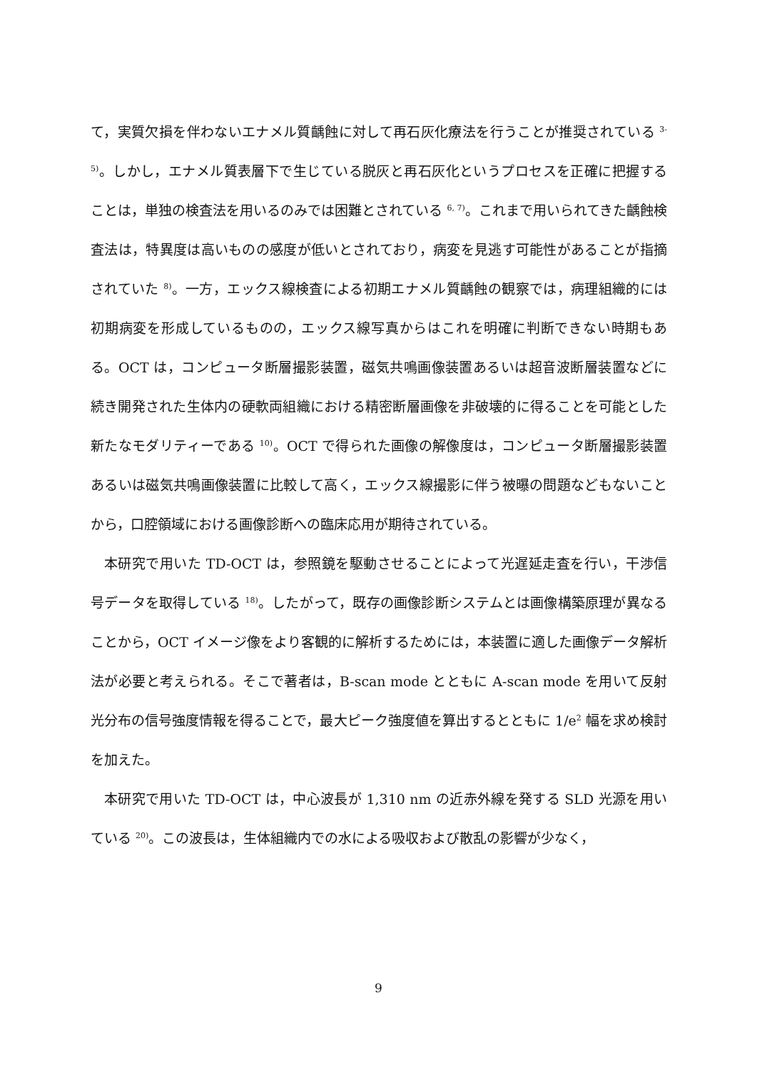て，実質欠損を伴わないエナメル質齲蝕に対して再石灰化療法を行うことが推奨されている <sup>3-5)</sup>。しかし，エナメル質表層下で生じている脱灰と再石灰化というプロセスを正確に把握することは，単独の検査法を用いるのみでは困難とされている <sup>6, 7)</sup>。これまで用いられてきた齲蝕検査法は，特異度は高いものの感度が低いとされており，病変を見逃す可能性があることが指摘されていた <sup>8)</sup>。一方，エックス線検査による初期エナメル質齲蝕の観察では，病理組織的には初期病変を形成しているものの，エックス線写真からはこれを明確に判断できない時期もある。OCT は，コンピュータ断層撮影装置，磁気共鳴画像装置あるいは超音波断層装置などに続き開発された生体内の硬軟両組織における精密断層画像を非破壊的に得ることを可能とした新たなモダリティーである <sup>10)</sup>。OCT で得られた画像の解像度は，コンピュータ断層撮影装置あるいは磁気共鳴画像装置に比較して高く，エックス線撮影に伴う被曝の問題などもないことから，口腔領域における画像診断への臨床応用が期待されている。
本研究で用いた TD-OCT は，参照鏡を駆動させることによって光遅延走査を行い，干渉信号データを取得している <sup>18)</sup>。したがって，既存の画像診断システムとは画像構築原理が異なることから，OCT イメージ像をより客観的に解析するためには，本装置に適した画像データ解析法が必要と考えられる。そこで著者は，B-scan mode とともに A-scan mode を用いて反射光分布の信号強度情報を得ることで，最大ピーク強度値を算出するとともに 1/e<sup>2</sup> 幅を求め検討を加えた。
本研究で用いた TD-OCT は，中心波長が 1,310 nm の近赤外線を発する SLD 光源を用いている <sup>20)</sup>。この波長は，生体組織内での水による吸収および散乱の影響が少なく，
9